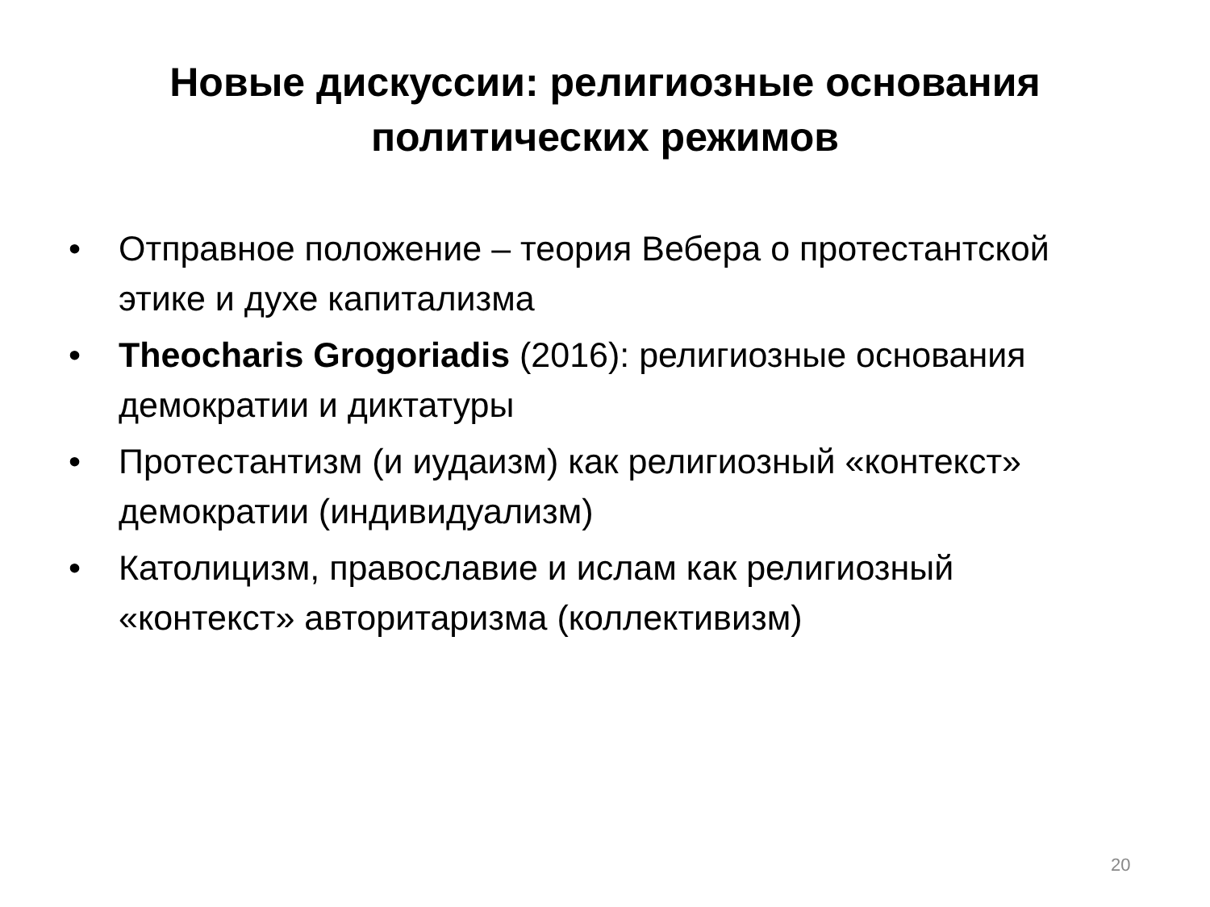Новые дискуссии: религиозные основания
политических режимов
• Отправное положение – теория Вебера о протестантской этике и духе капитализма
• Theocharis Grogoriadis (2016): религиозные основания демократии и диктатуры
• Протестантизм (и иудаизм) как религиозный «контекст» демократии (индивидуализм)
• Католицизм, православие и ислам как религиозный «контекст» авторитаризма (коллективизм)
20